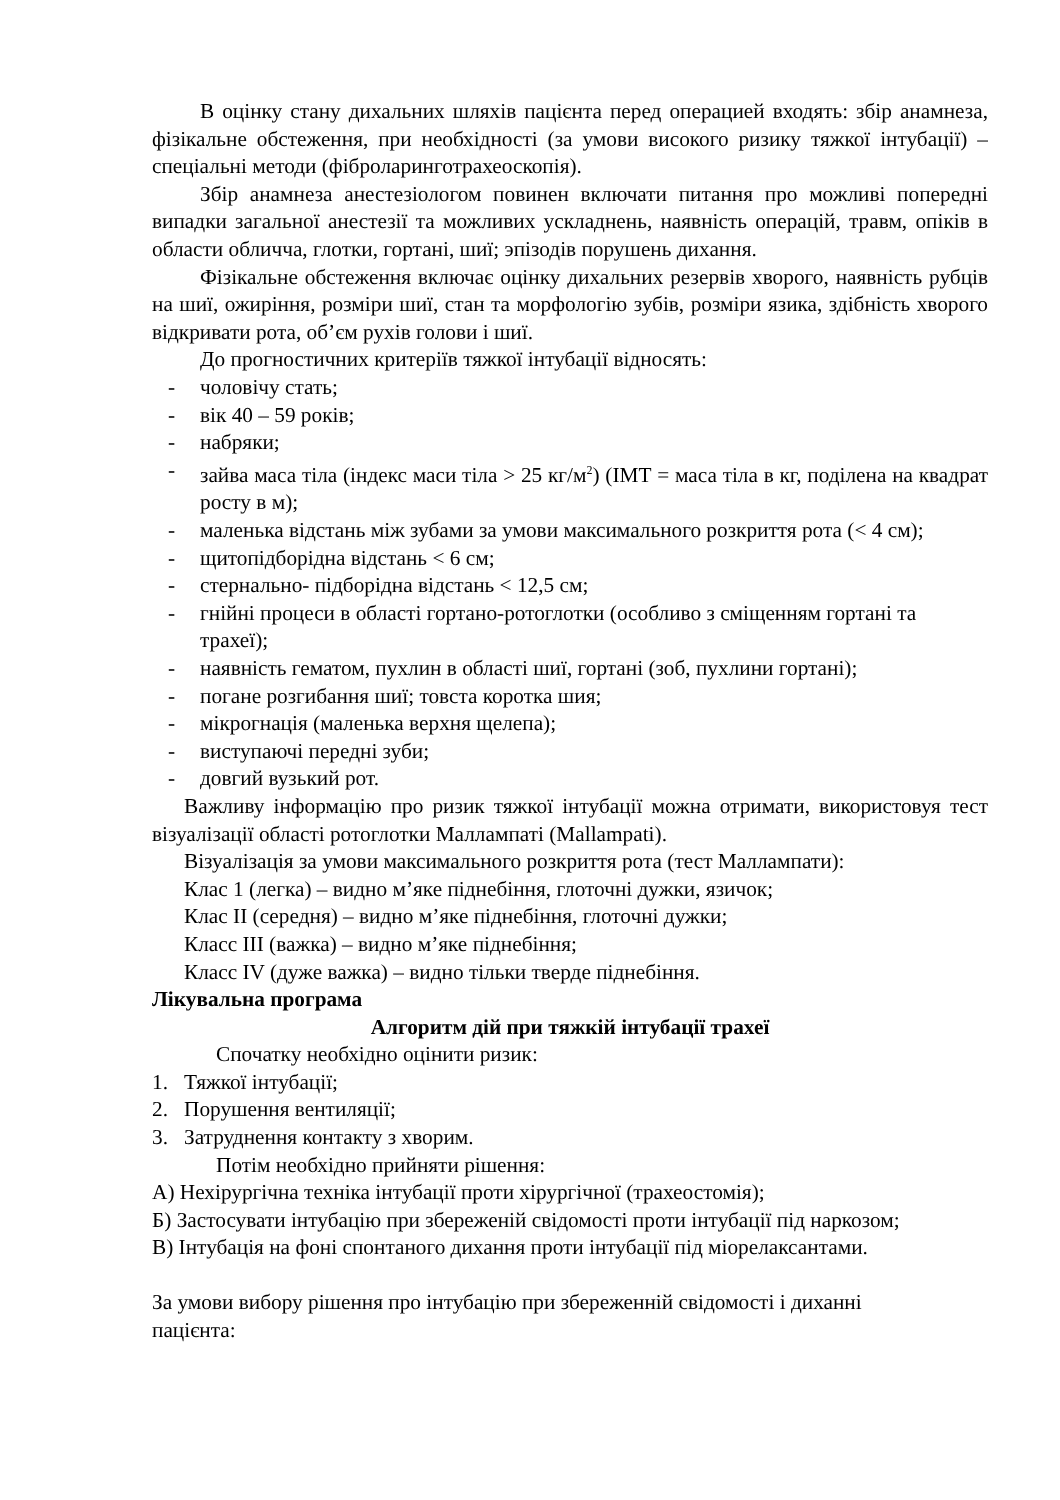В оцінку стану дихальних шляхів пацієнта перед операцией входять: збір анамнеза, фізікальне обстеження, при необхідності (за умови високого ризику тяжкої інтубації) – спеціальні методи (фіброларинготрахеоскопія).
Збір анамнеза анестезіологом повинен включати питання про можливі попередні випадки загальної анестезії та можливих ускладнень, наявність операцій, травм, опіків в области обличча, глотки, гортані, шиї; эпізодів порушень дихання.
Фізікальне обстеження включає оцінку дихальних резервів хворого, наявність рубців на шиї, ожиріння, розміри шиї, стан та морфологію зубів, розміри язика, здібність хворого відкривати рота, об’єм рухів голови і шиї.
До прогностичних критеріїв тяжкої інтубації відносять:
- чоловічу стать;
- вік 40 – 59 років;
- набряки;
- зайва маса тіла (індекс маси тіла > 25 кг/м<sup>2</sup>) (ІМТ = маса тіла в кг, поділена на квадрат росту в м);
- маленька відстань між зубами за умови максимального розкриття рота (< 4 см);
- щитопідборідна відстань < 6 см;
- стернально- підборідна відстань < 12,5 см;
- гнійні процеси в області гортано-ротоглотки (особливо з сміщенням гортані та трахеї);
- наявність гематом, пухлин в області шиї, гортані (зоб, пухлини гортані);
- погане розгибання шиї; товста коротка шия;
- мікрогнація (маленька верхня щелепа);
- виступаючі передні зуби;
- довгий вузький рот.
Важливу інформацію про ризик тяжкої інтубації можна отримати, використовуя тест візуалізації області ротоглотки Маллампаті (Mallampati).
Візуалізація за умови максимального розкриття рота (тест Маллампати):
Клас 1 (легка) – видно м’яке піднебіння, глоточні дужки, язичок;
Клас II (середня) – видно м’яке піднебіння, глоточні дужки;
Класс III (важка) – видно м’яке піднебіння;
Класс IV (дуже важка) – видно тільки тверде піднебіння.
Лікувальна програма
Алгоритм дій при тяжкій інтубації трахеї
Спочатку необхідно оцінити ризик:
1. Тяжкої інтубації;
2. Порушення вентиляції;
3. Затруднення контакту з хворим.
Потім необхідно прийняти рішення:
А) Нехірургічна техніка інтубації проти хірургічної (трахеостомія);
Б) Застосувати інтубацію при збереженій свідомості проти інтубації під наркозом;
В) Інтубація на фоні спонтаного дихання проти інтубації під міорелаксантами.
За умови вибору рішення про інтубацію при збереженній свідомості і диханні пацієнта: